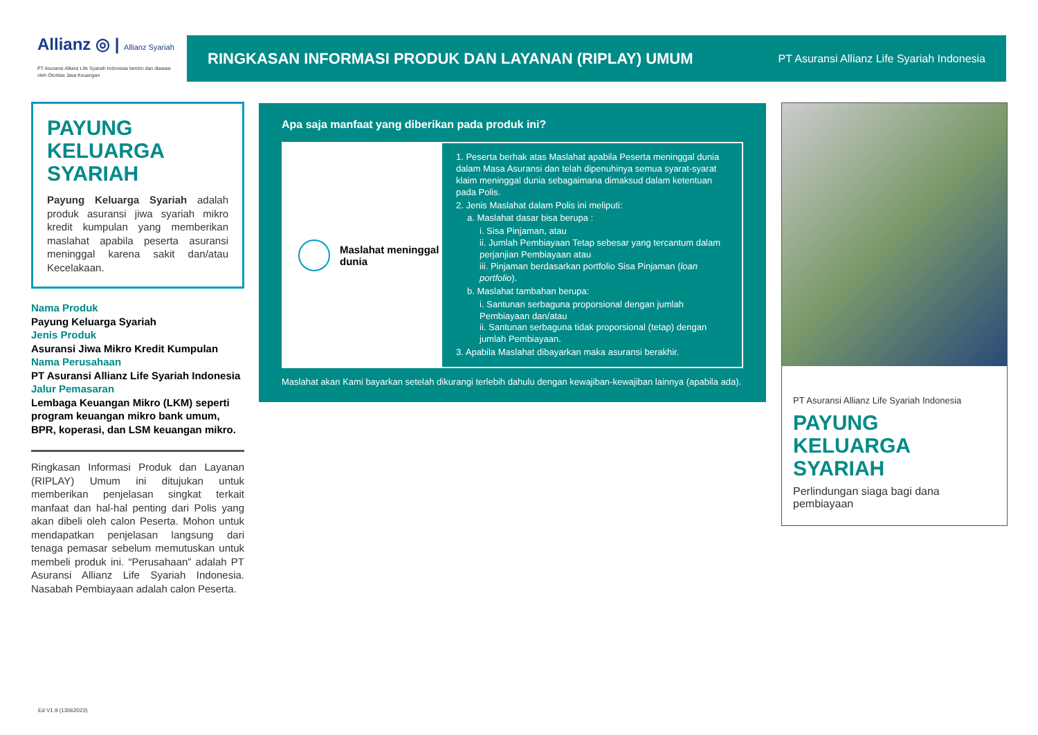Allianz ◎ | Allianz Syariah
PT Asuransi Allianz Life Syariah Indonesia berizin dan diawasi oleh Otoritas Jasa Keuangan
RINGKASAN INFORMASI PRODUK DAN LAYANAN (RIPLAY) UMUM
PT Asuransi Allianz Life Syariah Indonesia
PAYUNG KELUARGA SYARIAH
Payung Keluarga Syariah adalah produk asuransi jiwa syariah mikro kredit kumpulan yang memberikan maslahat apabila peserta asuransi meninggal karena sakit dan/atau Kecelakaan.
Nama Produk
Payung Keluarga Syariah
Jenis Produk
Asuransi Jiwa Mikro Kredit Kumpulan
Nama Perusahaan
PT Asuransi Allianz Life Syariah Indonesia
Jalur Pemasaran
Lembaga Keuangan Mikro (LKM) seperti program keuangan mikro bank umum, BPR, koperasi, dan LSM keuangan mikro.
Ringkasan Informasi Produk dan Layanan (RIPLAY) Umum ini ditujukan untuk memberikan penjelasan singkat terkait manfaat dan hal-hal penting dari Polis yang akan dibeli oleh calon Peserta. Mohon untuk mendapatkan penjelasan langsung dari tenaga pemasar sebelum memutuskan untuk membeli produk ini. “Perusahaan” adalah PT Asuransi Allianz Life Syariah Indonesia. Nasabah Pembiayaan adalah calon Peserta.
Apa saja manfaat yang diberikan pada produk ini?
Maslahat meninggal dunia
1. Peserta berhak atas Maslahat apabila Peserta meninggal dunia dalam Masa Asuransi dan telah dipenuhinya semua syarat-syarat klaim meninggal dunia sebagaimana dimaksud dalam ketentuan pada Polis.
2. Jenis Maslahat dalam Polis ini meliputi:
a. Maslahat dasar bisa berupa :
i. Sisa Pinjaman, atau
ii. Jumlah Pembiayaan Tetap sebesar yang tercantum dalam perjanjian Pembiayaan atau
iii. Pinjaman berdasarkan portfolio Sisa Pinjaman (loan portfolio).
b. Maslahat tambahan berupa:
i. Santunan serbaguna proporsional dengan jumlah Pembiayaan dan/atau
ii. Santunan serbaguna tidak proporsional (tetap) dengan jumlah Pembiayaan.
3. Apabila Maslahat dibayarkan maka asuransi berakhir.
Maslahat akan Kami bayarkan setelah dikurangi terlebih dahulu dengan kewajiban-kewajiban lainnya (apabila ada).
PT Asuransi Allianz Life Syariah Indonesia
PAYUNG KELUARGA SYARIAH
Perlindungan siaga bagi dana pembiayaan
Ed V1.9 (13062023)